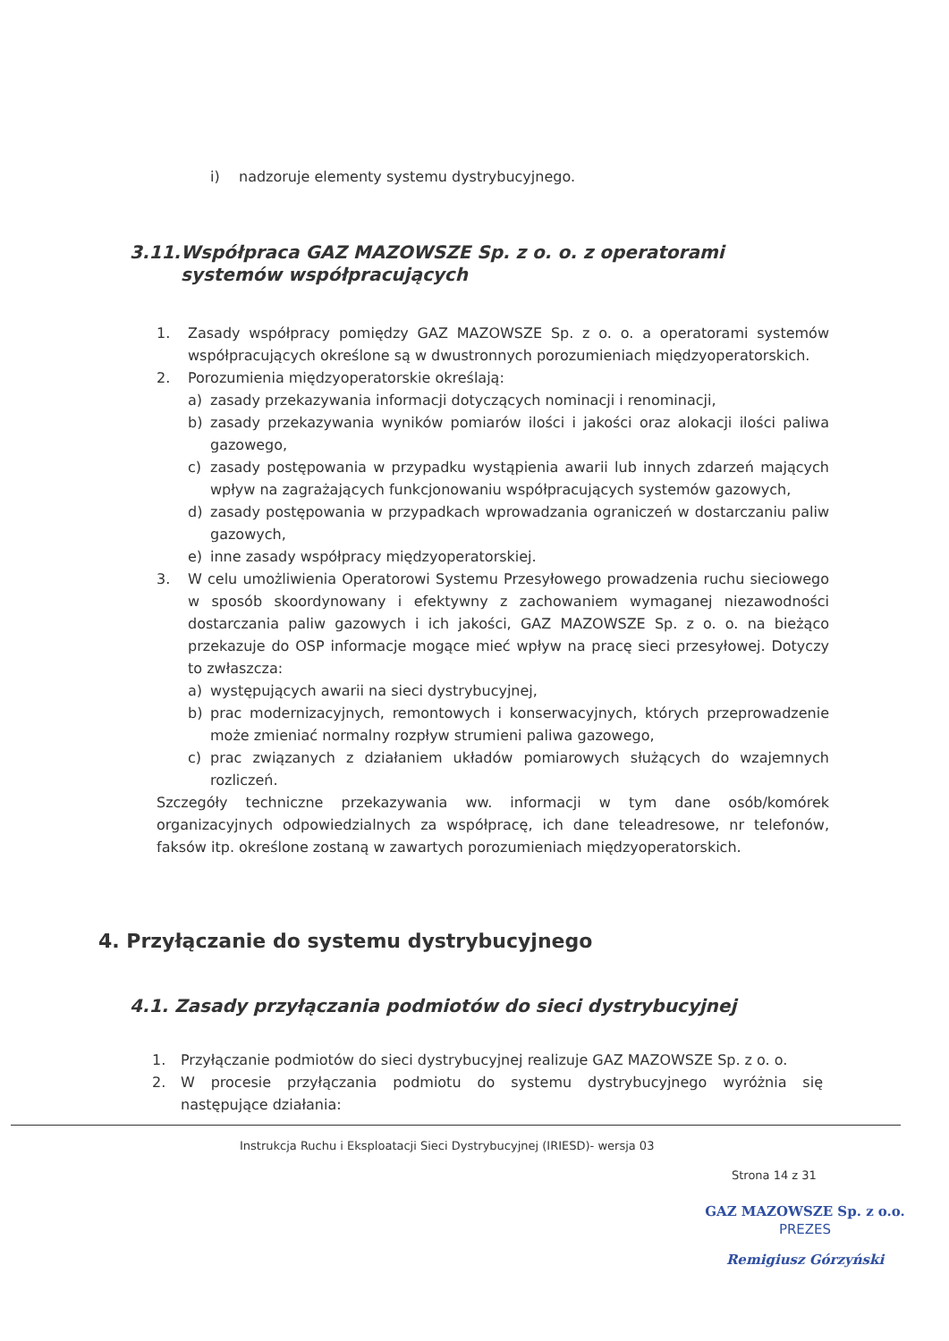i) nadzoruje elementy systemu dystrybucyjnego.
3.11. Współpraca GAZ MAZOWSZE Sp. z o. o. z operatorami systemów współpracujących
1. Zasady współpracy pomiędzy GAZ MAZOWSZE Sp. z o. o. a operatorami systemów współpracujących określone są w dwustronnych porozumieniach międzyoperatorskich.
2. Porozumienia międzyoperatorskie określają:
a) zasady przekazywania informacji dotyczących nominacji i renominacji,
b) zasady przekazywania wyników pomiarów ilości i jakości oraz alokacji ilości paliwa gazowego,
c) zasady postępowania w przypadku wystąpienia awarii lub innych zdarzeń mających wpływ na zagrażających funkcjonowaniu współpracujących systemów gazowych,
d) zasady postępowania w przypadkach wprowadzania ograniczeń w dostarczaniu paliw gazowych,
e) inne zasady współpracy międzyoperatorskiej.
3. W celu umożliwienia Operatorowi Systemu Przesyłowego prowadzenia ruchu sieciowego w sposób skoordynowany i efektywny z zachowaniem wymaganej niezawodności dostarczania paliw gazowych i ich jakości, GAZ MAZOWSZE Sp. z o. o. na bieżąco przekazuje do OSP informacje mogące mieć wpływ na pracę sieci przesyłowej. Dotyczy to zwłaszcza:
a) występujących awarii na sieci dystrybucyjnej,
b) prac modernizacyjnych, remontowych i konserwacyjnych, których przeprowadzenie może zmieniać normalny rozpływ strumieni paliwa gazowego,
c) prac związanych z działaniem układów pomiarowych służących do wzajemnych rozliczeń.
Szczegóły techniczne przekazywania ww. informacji w tym dane osób/komórek organizacyjnych odpowiedzialnych za współpracę, ich dane teleadresowe, nr telefonów, faksów itp. określone zostaną w zawartych porozumieniach międzyoperatorskich.
4. Przyłączanie do systemu dystrybucyjnego
4.1. Zasady przyłączania podmiotów do sieci dystrybucyjnej
1. Przyłączanie podmiotów do sieci dystrybucyjnej realizuje GAZ MAZOWSZE Sp. z o. o.
2. W procesie przyłączania podmiotu do systemu dystrybucyjnego wyróżnia się następujące działania:
Instrukcja Ruchu i Eksploatacji Sieci Dystrybucyjnej (IRIESD)- wersja 03
Strona 14 z 31
GAZ MAZOWSZE Sp. z o.o.
PREZES
Remigiusz Górzyński